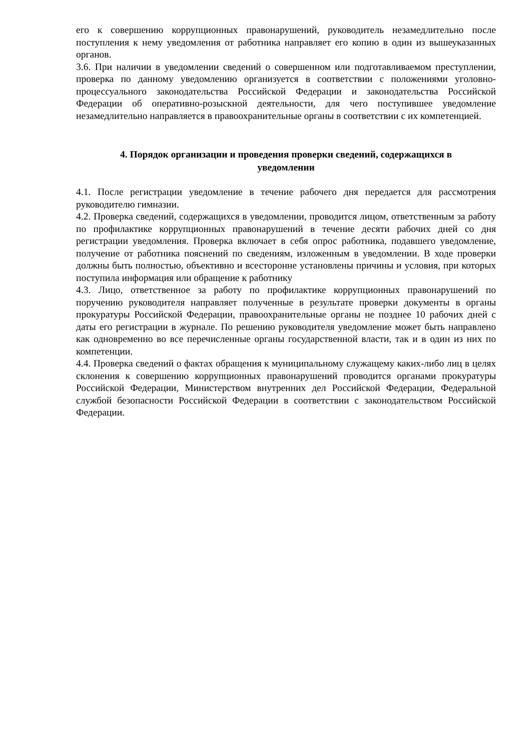его к совершению коррупционных правонарушений, руководитель незамедлительно после поступления к нему уведомления от работника направляет его копию в один из вышеуказанных органов.
3.6. При наличии в уведомлении сведений о совершенном или подготавливаемом преступлении, проверка по данному уведомлению организуется в соответствии с положениями уголовно-процессуального законодательства Российской Федерации и законодательства Российской Федерации об оперативно-розыскной деятельности, для чего поступившее уведомление незамедлительно направляется в правоохранительные органы в соответствии с их компетенцией.
4. Порядок организации и проведения проверки сведений, содержащихся в уведомлении
4.1. После регистрации уведомление в течение рабочего дня передается для рассмотрения руководителю гимназии.
4.2. Проверка сведений, содержащихся в уведомлении, проводится лицом, ответственным за работу по профилактике коррупционных правонарушений в течение десяти рабочих дней со дня регистрации уведомления. Проверка включает в себя опрос работника, подавшего уведомление, получение от работника пояснений по сведениям, изложенным в уведомлении. В ходе проверки должны быть полностью, объективно и всесторонне установлены причины и условия, при которых поступила информация или обращение к работнику
4.3. Лицо, ответственное за работу по профилактике коррупционных правонарушений по поручению руководителя направляет полученные в результате проверки документы в органы прокуратуры Российской Федерации, правоохранительные органы не позднее 10 рабочих дней с даты его регистрации в журнале. По решению руководителя уведомление может быть направлено как одновременно во все перечисленные органы государственной власти, так и в один из них по компетенции.
4.4. Проверка сведений о фактах обращения к муниципальному служащему каких-либо лиц в целях склонения к совершению коррупционных правонарушений проводится органами прокуратуры Российской Федерации, Министерством внутренних дел Российской Федерации, Федеральной службой безопасности Российской Федерации в соответствии с законодательством Российской Федерации.